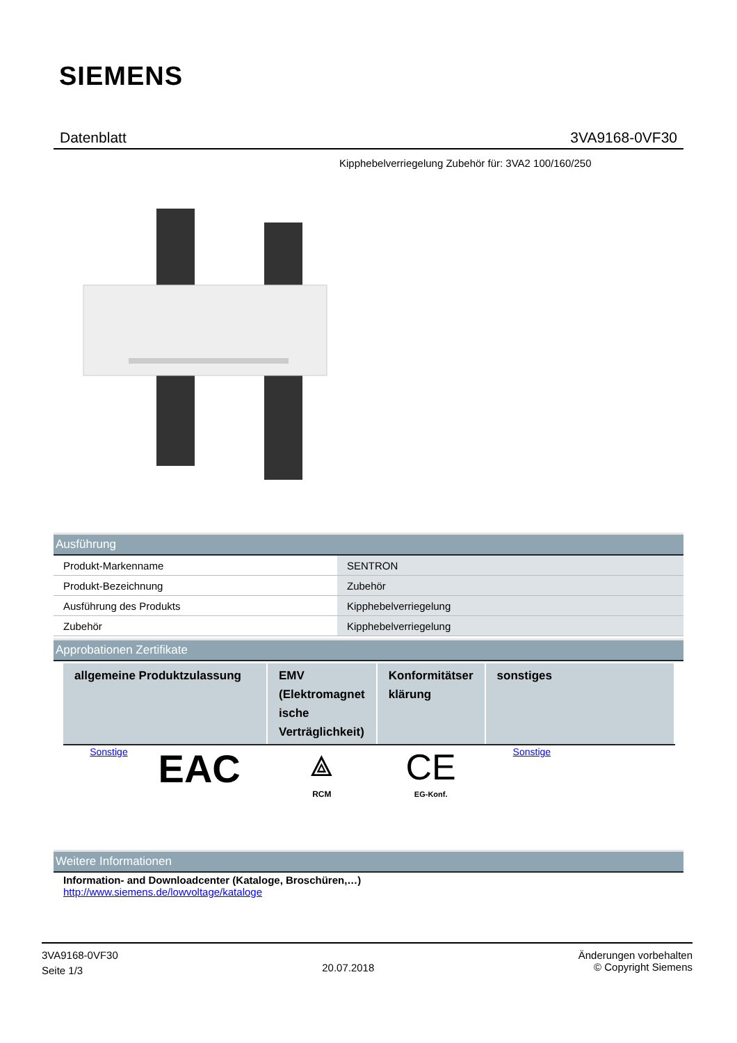SIEMENS
Datenblatt 3VA9168-0VF30
Kipphebelverriegelung Zubehör für: 3VA2 100/160/250
Ausführung
| Produkt-Markenname | SENTRON |
| Produkt-Bezeichnung | Zubehör |
| Ausführung des Produkts | Kipphebelverriegelung |
| Zubehör | Kipphebelverriegelung |
Approbationen Zertifikate
| allgemeine Produktzulassung | EMV (Elektromagnet ische Verträglichkeit) | Konformitätser klärung | sonstiges |
| --- | --- | --- | --- |
| Sonstige EAC | ⟁ RCM | CE EG-Konf. | Sonstige |
Weitere Informationen
Information- and Downloadcenter (Kataloge, Broschüren,…)
http://www.siemens.de/lowvoltage/kataloge
3VA9168-0VF30
Seite 1/3
20.07.2018
Änderungen vorbehalten
© Copyright Siemens